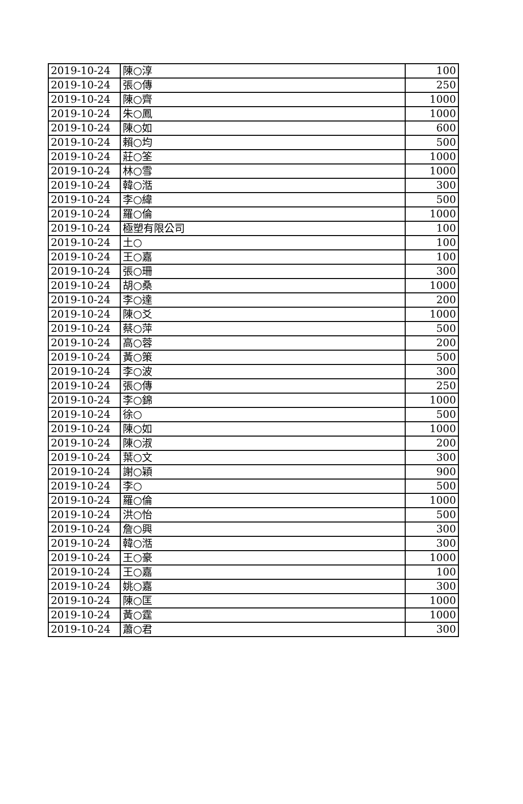| 2019-10-24 | 陳○淳 | 100 |
| 2019-10-24 | 張○傳 | 250 |
| 2019-10-24 | 陳○齊 | 1000 |
| 2019-10-24 | 朱○鳳 | 1000 |
| 2019-10-24 | 陳○如 | 600 |
| 2019-10-24 | 賴○均 | 500 |
| 2019-10-24 | 莊○筌 | 1000 |
| 2019-10-24 | 林○雪 | 1000 |
| 2019-10-24 | 韓○湉 | 300 |
| 2019-10-24 | 李○緯 | 500 |
| 2019-10-24 | 羅○倫 | 1000 |
| 2019-10-24 | 極塑有限公司 | 100 |
| 2019-10-24 | 土○ | 100 |
| 2019-10-24 | 王○嘉 | 100 |
| 2019-10-24 | 張○珊 | 300 |
| 2019-10-24 | 胡○桑 | 1000 |
| 2019-10-24 | 李○達 | 200 |
| 2019-10-24 | 陳○爻 | 1000 |
| 2019-10-24 | 蔡○萍 | 500 |
| 2019-10-24 | 高○蓉 | 200 |
| 2019-10-24 | 黃○策 | 500 |
| 2019-10-24 | 李○波 | 300 |
| 2019-10-24 | 張○傳 | 250 |
| 2019-10-24 | 李○錦 | 1000 |
| 2019-10-24 | 徐○ | 500 |
| 2019-10-24 | 陳○如 | 1000 |
| 2019-10-24 | 陳○淑 | 200 |
| 2019-10-24 | 葉○文 | 300 |
| 2019-10-24 | 謝○穎 | 900 |
| 2019-10-24 | 李○ | 500 |
| 2019-10-24 | 羅○倫 | 1000 |
| 2019-10-24 | 洪○怡 | 500 |
| 2019-10-24 | 詹○興 | 300 |
| 2019-10-24 | 韓○湉 | 300 |
| 2019-10-24 | 王○豪 | 1000 |
| 2019-10-24 | 王○嘉 | 100 |
| 2019-10-24 | 姚○嘉 | 300 |
| 2019-10-24 | 陳○匡 | 1000 |
| 2019-10-24 | 黃○霆 | 1000 |
| 2019-10-24 | 蕭○君 | 300 |